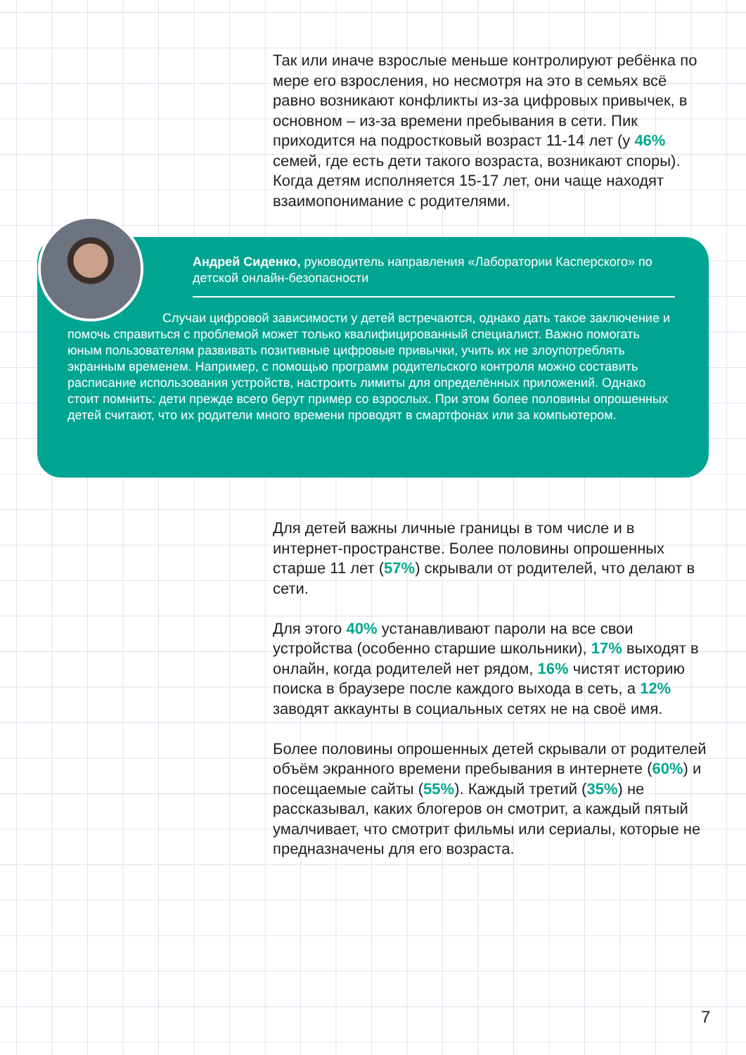Так или иначе взрослые меньше контролируют ребёнка по мере его взросления, но несмотря на это в семьях всё равно возникают конфликты из-за цифровых привычек, в основном – из-за времени пребывания в сети. Пик приходится на подростковый возраст 11-14 лет (у 46% семей, где есть дети такого возраста, возникают споры). Когда детям исполняется 15-17 лет, они чаще находят взаимопонимание с родителями.
Андрей Сиденко, руководитель направления «Лаборатории Касперского» по детской онлайн-безопасности
Случаи цифровой зависимости у детей встречаются, однако дать такое заключение и помочь справиться с проблемой может только квалифицированный специалист. Важно помогать юным пользователям развивать позитивные цифровые привычки, учить их не злоупотреблять экранным временем. Например, с помощью программ родительского контроля можно составить расписание использования устройств, настроить лимиты для определённых приложений. Однако стоит помнить: дети прежде всего берут пример со взрослых. При этом более половины опрошенных детей считают, что их родители много времени проводят в смартфонах или за компьютером.
Для детей важны личные границы в том числе и в интернет-пространстве. Более половины опрошенных старше 11 лет (57%) скрывали от родителей, что делают в сети.
Для этого 40% устанавливают пароли на все свои устройства (особенно старшие школьники), 17% выходят в онлайн, когда родителей нет рядом, 16% чистят историю поиска в браузере после каждого выхода в сеть, а 12% заводят аккаунты в социальных сетях не на своё имя.
Более половины опрошенных детей скрывали от родителей объём экранного времени пребывания в интернете (60%) и посещаемые сайты (55%). Каждый третий (35%) не рассказывал, каких блогеров он смотрит, а каждый пятый умалчивает, что смотрит фильмы или сериалы, которые не предназначены для его возраста.
7